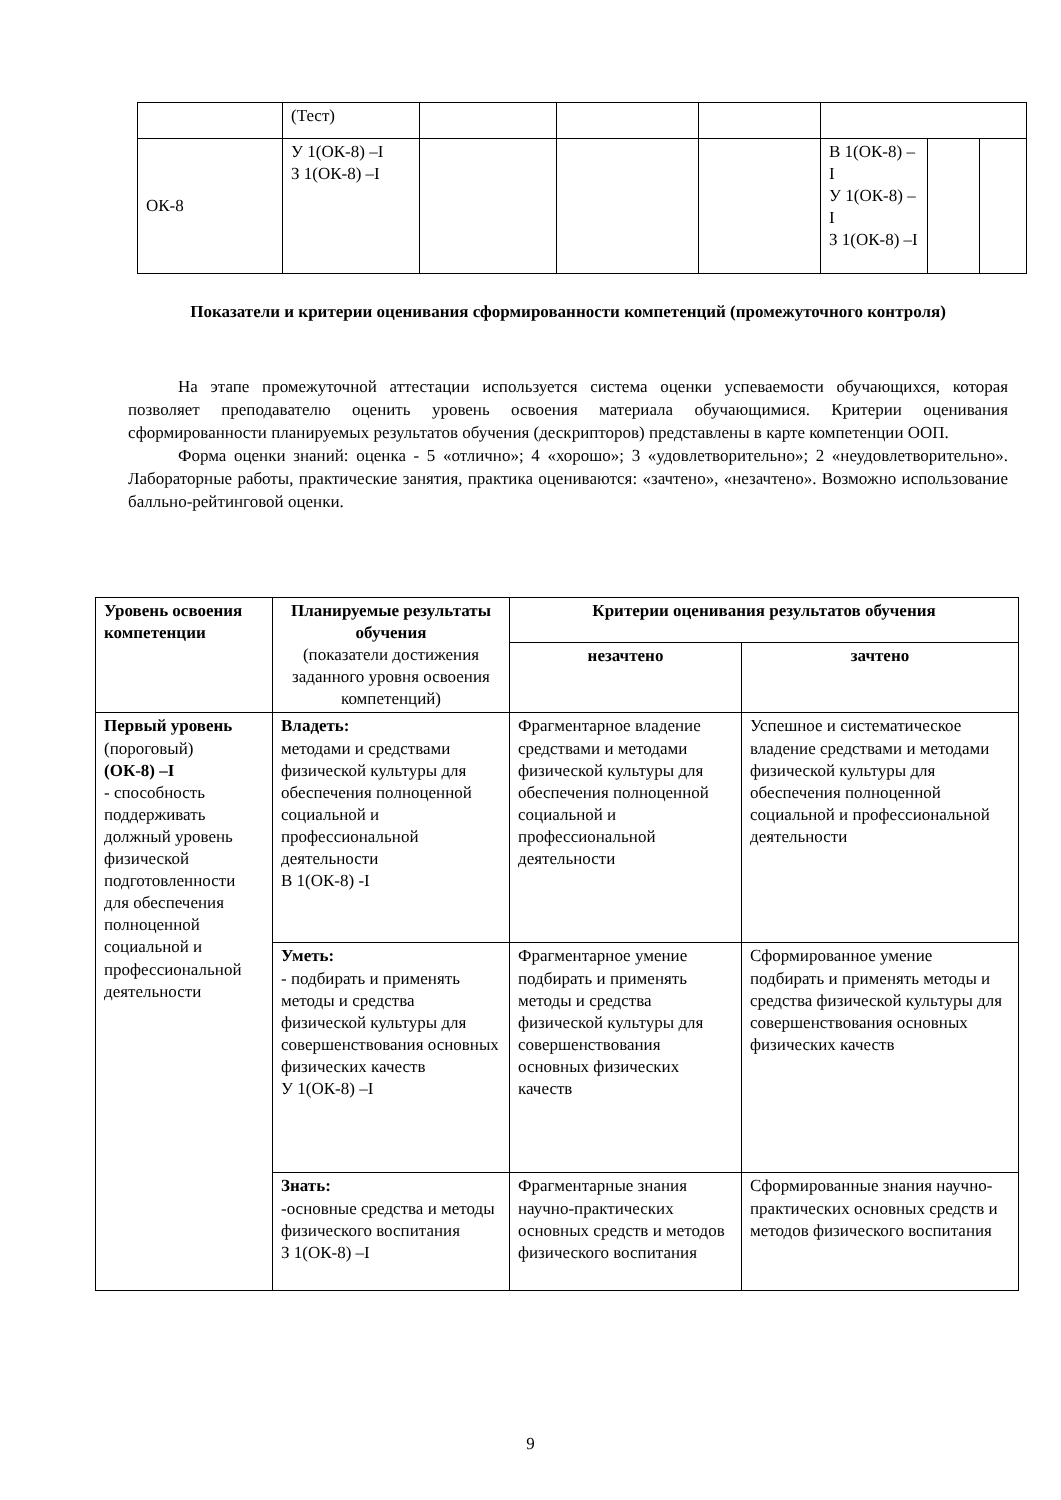| | (Тест) | | | | | | |
| ОК-8 | У 1(ОК-8) –I З 1(ОК-8) –I | | | | В 1(ОК-8) –I У 1(ОК-8) –I З 1(ОК-8) –I | | |
Показатели и критерии оценивания сформированности компетенций (промежуточного контроля)
На этапе промежуточной аттестации используется система оценки успеваемости обучающихся, которая позволяет преподавателю оценить уровень освоения материала обучающимися. Критерии оценивания сформированности планируемых результатов обучения (дескрипторов) представлены в карте компетенции ООП.
Форма оценки знаний: оценка - 5 «отлично»; 4 «хорошо»; 3 «удовлетворительно»; 2 «неудовлетворительно». Лабораторные работы, практические занятия, практика оцениваются: «зачтено», «незачтено». Возможно использование балльно-рейтинговой оценки.
| Уровень освоения компетенции | Планируемые результаты обучения (показатели достижения заданного уровня освоения компетенций) | Критерии оценивания результатов обучения | |
| --- | --- | --- | --- |
| | | незачтено | зачтено |
| Первый уровень (пороговый) (ОК-8) –I - способность поддерживать должный уровень физической подготовленности для обеспечения полноценной социальной и профессиональной деятельности | Владеть: методами и средствами физической культуры для обеспечения полноценной социальной и профессиональной деятельности В 1(ОК-8) -I | Фрагментарное владение средствами и методами физической культуры для обеспечения полноценной социальной и профессиональной деятельности | Успешное и систематическое владение средствами и методами физической культуры для обеспечения полноценной социальной и профессиональной деятельности |
| | Уметь: - подбирать и применять методы и средства физической культуры для совершенствования основных физических качеств У 1(ОК-8) –I | Фрагментарное умение подбирать и применять методы и средства физической культуры для совершенствования основных физических качеств | Сформированное умение подбирать и применять методы и средства физической культуры для совершенствования основных физических качеств |
| | Знать: -основные средства и методы физического воспитания З 1(ОК-8) –I | Фрагментарные знания научно-практических основных средств и методов физического воспитания | Сформированные знания научно-практических основных средств и методов физического воспитания |
9